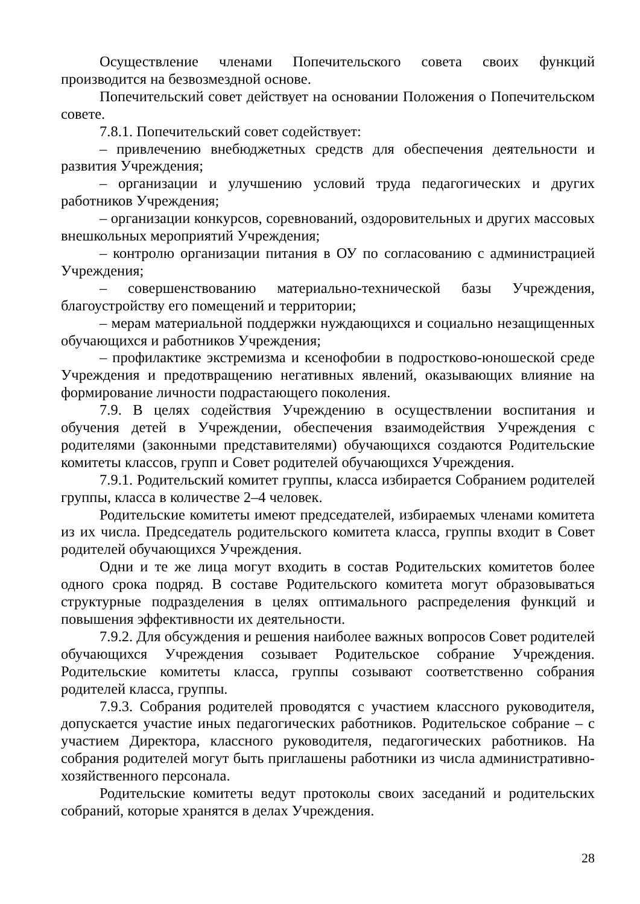Осуществление членами Попечительского совета своих функций производится на безвозмездной основе.
Попечительский совет действует на основании Положения о Попечительском совете.
7.8.1. Попечительский совет содействует:
– привлечению внебюджетных средств для обеспечения деятельности и развития Учреждения;
– организации и улучшению условий труда педагогических и других работников Учреждения;
– организации конкурсов, соревнований, оздоровительных и других массовых внешкольных мероприятий Учреждения;
– контролю организации питания в ОУ по согласованию с администрацией Учреждения;
– совершенствованию материально-технической базы Учреждения, благоустройству его помещений и территории;
– мерам материальной поддержки нуждающихся и социально незащищенных обучающихся и работников Учреждения;
– профилактике экстремизма и ксенофобии в подростково-юношеской среде Учреждения и предотвращению негативных явлений, оказывающих влияние на формирование личности подрастающего поколения.
7.9. В целях содействия Учреждению в осуществлении воспитания и обучения детей в Учреждении, обеспечения взаимодействия Учреждения с родителями (законными представителями) обучающихся создаются Родительские комитеты классов, групп и Совет родителей обучающихся Учреждения.
7.9.1. Родительский комитет группы, класса избирается Собранием родителей группы, класса в количестве 2–4 человек.
Родительские комитеты имеют председателей, избираемых членами комитета из их числа. Председатель родительского комитета класса, группы входит в Совет родителей обучающихся Учреждения.
Одни и те же лица могут входить в состав Родительских комитетов более одного срока подряд. В составе Родительского комитета могут образовываться структурные подразделения в целях оптимального распределения функций и повышения эффективности их деятельности.
7.9.2. Для обсуждения и решения наиболее важных вопросов Совет родителей обучающихся Учреждения созывает Родительское собрание Учреждения. Родительские комитеты класса, группы созывают соответственно собрания родителей класса, группы.
7.9.3. Собрания родителей проводятся с участием классного руководителя, допускается участие иных педагогических работников. Родительское собрание – с участием Директора, классного руководителя, педагогических работников. На собрания родителей могут быть приглашены работники из числа административно-хозяйственного персонала.
Родительские комитеты ведут протоколы своих заседаний и родительских собраний, которые хранятся в делах Учреждения.
28